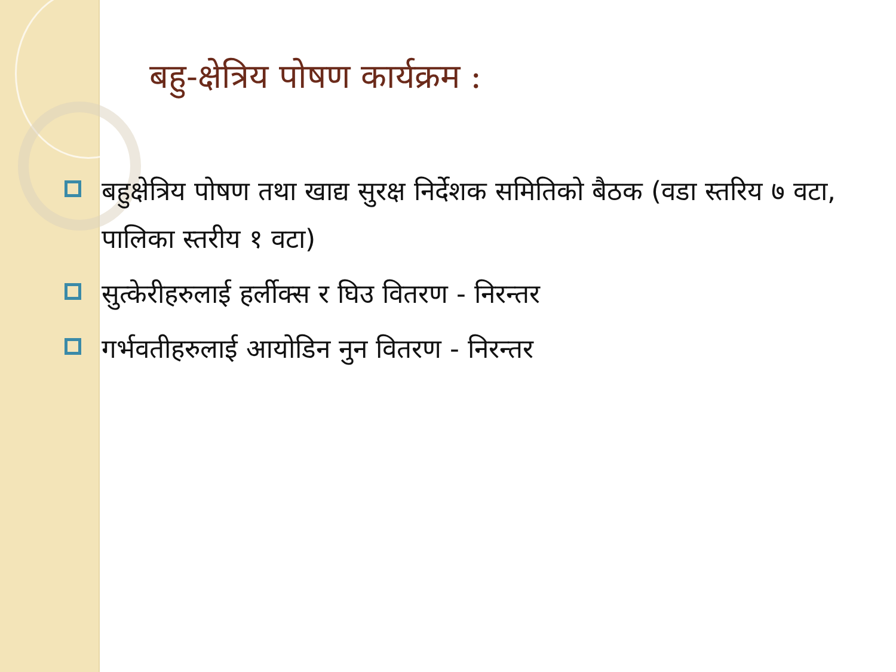बहु-क्षेत्रिय पोषण कार्यक्रम :
बहुक्षेत्रिय पोषण तथा खाद्य सुरक्ष निर्देशक समितिको बैठक (वडा स्तरिय ७ वटा, पालिका स्तरीय १ वटा)
सुत्केरीहरुलाई हर्लीक्स र घिउ वितरण - निरन्तर
गर्भवतीहरुलाई आयोडिन नुन वितरण - निरन्तर